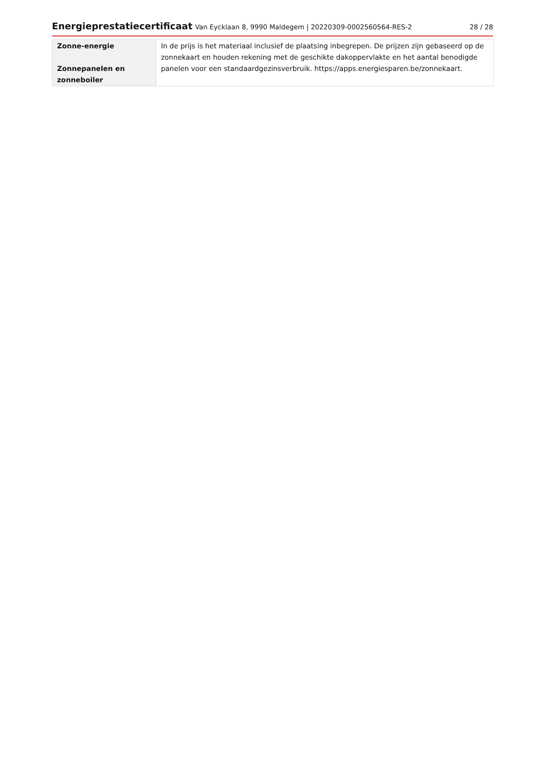Energieprestatiecertificaat Van Eycklaan 8, 9990 Maldegem | 20220309-0002560564-RES-2
28 / 28
| Zonne-energie Zonnepanelen en zonneboiler | In de prijs is het materiaal inclusief de plaatsing inbegrepen. De prijzen zijn gebaseerd op de zonnekaart en houden rekening met de geschikte dakoppervlakte en het aantal benodigde panelen voor een standaardgezinsverbruik. https://apps.energiesparen.be/zonnekaart. |